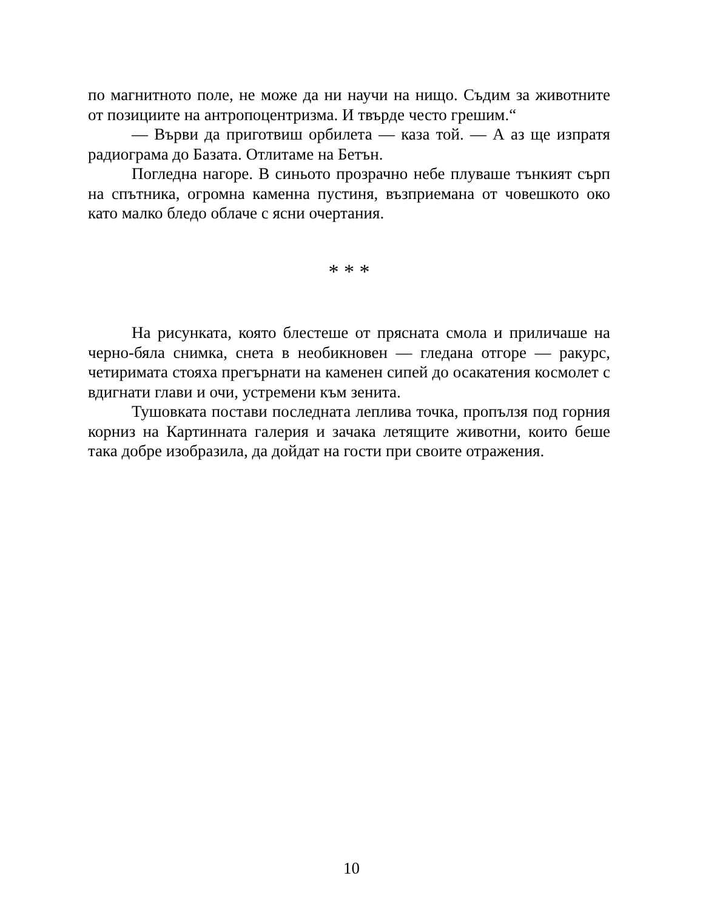по магнитното поле, не може да ни научи на нищо. Съдим за животните от позициите на антропоцентризма. И твърде често грешим.“
— Върви да приготвиш орбилета — каза той. — А аз ще изпратя радиограма до Базата. Отлитаме на Бетън.
Погледна нагоре. В синьото прозрачно небе плуваше тънкият сърп на спътника, огромна каменна пустиня, възприемана от човешкото око като малко бледо облаче с ясни очертания.
* * *
На рисунката, която блестеше от прясната смола и приличаше на черно-бяла снимка, снета в необикновен — гледана отгоре — ракурс, четиримата стояха прегърнати на каменен сипей до осакатения космолет с вдигнати глави и очи, устремени към зенита.
Тушовката постави последната леплива точка, пропълзя под горния корниз на Картинната галерия и зачака летящите животни, които беше така добре изобразила, да дойдат на гости при своите отражения.
10